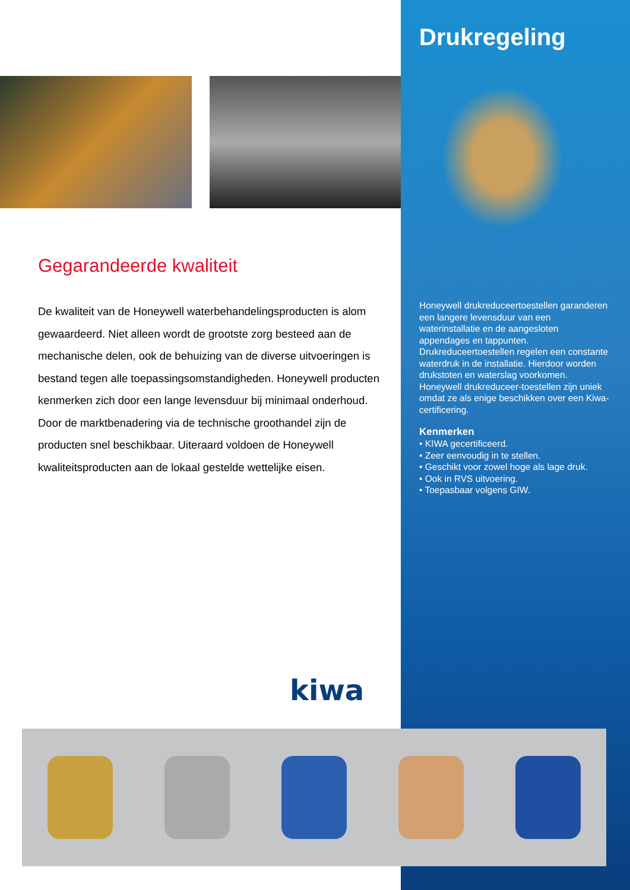Drukregeling
Honeywell drukreduceertoestellen garanderen een langere levensduur van een waterinstallatie en de aangesloten appendages en tappunten. Drukreduceertoestellen regelen een constante waterdruk in de installatie. Hierdoor worden drukstoten en waterslag voorkomen. Honeywell drukreduceer-toestellen zijn uniek omdat ze als enige beschikken over een Kiwa-certificering.
Kenmerken
• KIWA gecertificeerd.
• Zeer eenvoudig in te stellen.
• Geschikt voor zowel hoge als lage druk.
• Ook in RVS uitvoering.
• Toepasbaar volgens GIW.
Gegarandeerde kwaliteit
De kwaliteit van de Honeywell waterbehandelingsproducten is alom gewaardeerd. Niet alleen wordt de grootste zorg besteed aan de mechanische delen, ook de behuizing van de diverse uitvoeringen is bestand tegen alle toepassingsomstandigheden. Honeywell producten kenmerken zich door een lange levensduur bij minimaal onderhoud. Door de marktbenadering via de technische groothandel zijn de producten snel beschikbaar. Uiteraard voldoen de Honeywell kwaliteitsproducten aan de lokaal gestelde wettelijke eisen.
kiwa